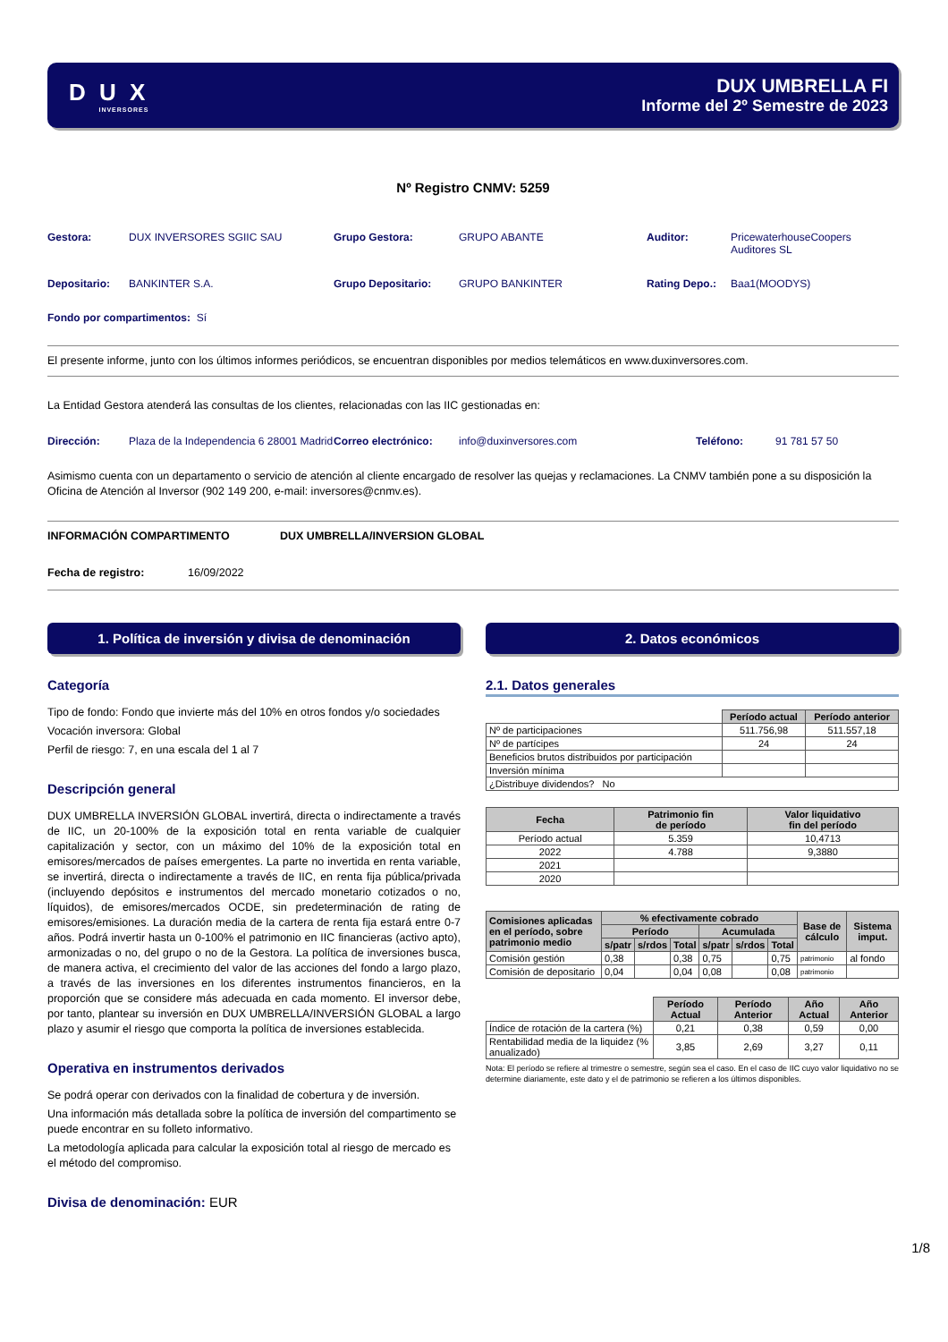D U X
INVERSORES
DUX UMBRELLA FI
Informe del 2º Semestre de 2023
Nº Registro CNMV: 5259
Gestora: DUX INVERSORES SGIIC SAU Grupo Gestora: GRUPO ABANTE Auditor: PricewaterhouseCoopers
Auditores SL
Depositario: BANKINTER S.A. Grupo Depositario: GRUPO BANKINTER Rating Depo.: Baa1(MOODYS)
Fondo por compartimentos: Sí
El presente informe, junto con los últimos informes periódicos, se encuentran disponibles por medios telemáticos en www.duxinversores.com.
La Entidad Gestora atenderá las consultas de los clientes, relacionadas con las IIC gestionadas en:
Dirección: Plaza de la Independencia 6 28001 Madrid Correo electrónico: info@duxinversores.com Teléfono: 91 781 57 50
Asimismo cuenta con un departamento o servicio de atención al cliente encargado de resolver las quejas y reclamaciones. La CNMV también pone a su disposición la Oficina de Atención al Inversor (902 149 200, e-mail: inversores@cnmv.es).
INFORMACIÓN COMPARTIMENTO DUX UMBRELLA/INVERSION GLOBAL
Fecha de registro: 16/09/2022
1. Política de inversión y divisa de denominación
Categoría
Tipo de fondo: Fondo que invierte más del 10% en otros fondos y/o sociedades
Vocación inversora: Global
Perfil de riesgo: 7, en una escala del 1 al 7
Descripción general
DUX UMBRELLA INVERSIÓN GLOBAL invertirá, directa o indirectamente a través de IIC, un 20-100% de la exposición total en renta variable de cualquier capitalización y sector, con un máximo del 10% de la exposición total en emisores/mercados de países emergentes. La parte no invertida en renta variable, se invertirá, directa o indirectamente a través de IIC, en renta fija pública/privada (incluyendo depósitos e instrumentos del mercado monetario cotizados o no, líquidos), de emisores/mercados OCDE, sin predeterminación de rating de emisores/emisiones. La duración media de la cartera de renta fija estará entre 0-7 años. Podrá invertir hasta un 0-100% el patrimonio en IIC financieras (activo apto), armonizadas o no, del grupo o no de la Gestora. La política de inversiones busca, de manera activa, el crecimiento del valor de las acciones del fondo a largo plazo, a través de las inversiones en los diferentes instrumentos financieros, en la proporción que se considere más adecuada en cada momento. El inversor debe, por tanto, plantear su inversión en DUX UMBRELLA/INVERSIÓN GLOBAL a largo plazo y asumir el riesgo que comporta la política de inversiones establecida.
Operativa en instrumentos derivados
Se podrá operar con derivados con la finalidad de cobertura y de inversión.
Una información más detallada sobre la política de inversión del compartimento se puede encontrar en su folleto informativo.
La metodología aplicada para calcular la exposición total al riesgo de mercado es el método del compromiso.
Divisa de denominación: EUR
2. Datos económicos
2.1. Datos generales
| | Período actual | Período anterior |
| Nº de participaciones | 511.756,98 | 511.557,18 |
| Nº de partícipes | 24 | 24 |
| Beneficios brutos distribuidos por participación | | |
| Inversión mínima | | |
| ¿Distribuye dividendos? No | | |
| Fecha | Patrimonio fin de período | Valor liquidativo fin del período |
| --- | --- | --- |
| Período actual | 5.359 | 10,4713 |
| 2022 | 4.788 | 9,3880 |
| 2021 | | |
| 2020 | | |
| Comisiones aplicadas en el período, sobre patrimonio medio | % efectivamente cobrado | | | | | | Base de cálculo | Sistema imput. |
| --- | --- | --- | --- | --- | --- | --- | --- | --- |
| | Período | | | Acumulada | | | | |
| | s/patr | s/rdos | Total | s/patr | s/rdos | Total | | |
| Comisión gestión | 0,38 | | 0,38 | 0,75 | | 0,75 | patrimonio | al fondo |
| Comisión de depositario | 0,04 | | 0,04 | 0,08 | | 0,08 | patrimonio | |
| | Período Actual | Período Anterior | Año Actual | Año Anterior |
| Índice de rotación de la cartera (%) | 0,21 | 0,38 | 0,59 | 0,00 |
| Rentabilidad media de la liquidez (% anualizado) | 3,85 | 2,69 | 3,27 | 0,11 |
Nota: El período se refiere al trimestre o semestre, según sea el caso. En el caso de IIC cuyo valor liquidativo no se determine diariamente, este dato y el de patrimonio se refieren a los últimos disponibles.
1/8